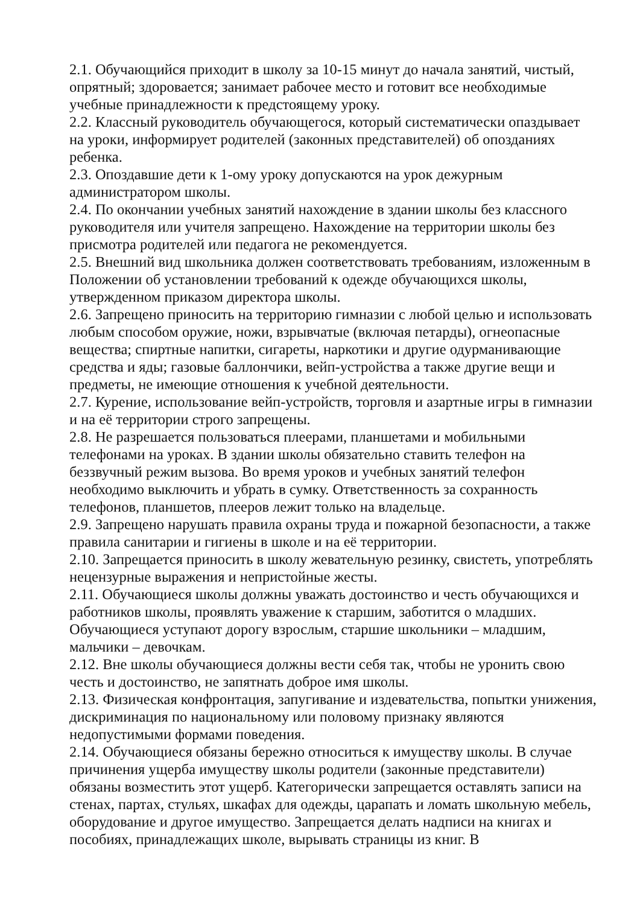2.1. Обучающийся приходит в школу за 10-15 минут до начала занятий, чистый, опрятный; здоровается; занимает рабочее место и готовит все необходимые учебные принадлежности к предстоящему уроку.
2.2. Классный руководитель обучающегося, который систематически опаздывает на уроки, информирует родителей (законных представителей) об опозданиях ребенка.
2.3. Опоздавшие дети к 1-ому уроку допускаются на урок дежурным администратором школы.
2.4. По окончании учебных занятий нахождение в здании школы без классного руководителя или учителя запрещено. Нахождение на территории школы без присмотра родителей или педагога не рекомендуется.
2.5. Внешний вид школьника должен соответствовать требованиям, изложенным в Положении об установлении требований к одежде обучающихся школы, утвержденном приказом директора школы.
2.6. Запрещено приносить на территорию гимназии с любой целью и использовать любым способом оружие, ножи, взрывчатые (включая петарды), огнеопасные вещества; спиртные напитки, сигареты, наркотики и другие одурманивающие средства и яды; газовые баллончики, вейп-устройства а также другие вещи и предметы, не имеющие отношения к учебной деятельности.
2.7. Курение, использование вейп-устройств, торговля и азартные игры в гимназии и на её территории строго запрещены.
2.8. Не разрешается пользоваться плеерами, планшетами и мобильными телефонами на уроках. В здании школы обязательно ставить телефон на беззвучный режим вызова. Во время уроков и учебных занятий телефон необходимо выключить и убрать в сумку. Ответственность за сохранность телефонов, планшетов, плееров лежит только на владельце.
2.9. Запрещено нарушать правила охраны труда и пожарной безопасности, а также правила санитарии и гигиены в школе и на её территории.
2.10. Запрещается приносить в школу жевательную резинку, свистеть, употреблять нецензурные выражения и непристойные жесты.
2.11. Обучающиеся школы должны уважать достоинство и честь обучающихся и работников школы, проявлять уважение к старшим, заботится о младших. Обучающиеся уступают дорогу взрослым, старшие школьники – младшим, мальчики – девочкам.
2.12. Вне школы обучающиеся должны вести себя так, чтобы не уронить свою честь и достоинство, не запятнать доброе имя школы.
2.13. Физическая конфронтация, запугивание и издевательства, попытки унижения, дискриминация по национальному или половому признаку являются недопустимыми формами поведения.
2.14. Обучающиеся обязаны бережно относиться к имуществу школы. В случае причинения ущерба имуществу школы родители (законные представители) обязаны возместить этот ущерб. Категорически запрещается оставлять записи на стенах, партах, стульях, шкафах для одежды, царапать и ломать школьную мебель, оборудование и другое имущество. Запрещается делать надписи на книгах и пособиях, принадлежащих школе, вырывать страницы из книг. В